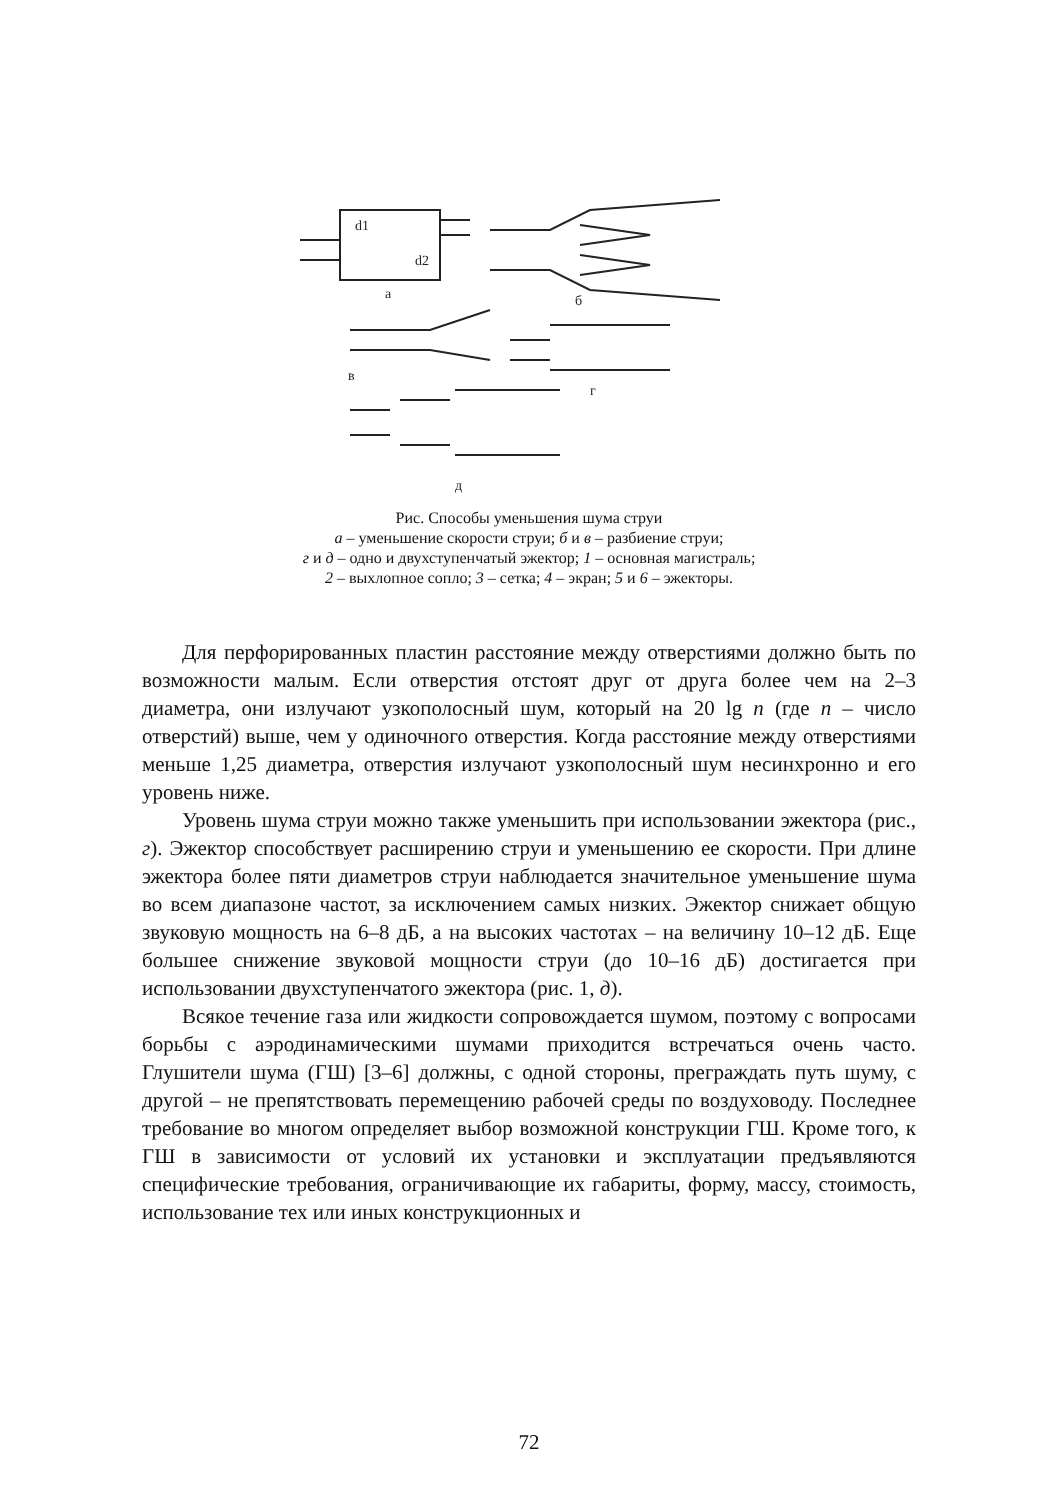d1
d2
а
б
в
г
д
Рис. Способы уменьшения шума струи
а – уменьшение скорости струи; б и в – разбиение струи;
г и д – одно и двухступенчатый эжектор; 1 – основная магистраль;
2 – выхлопное сопло; 3 – сетка; 4 – экран; 5 и 6 – эжекторы.
Для перфорированных пластин расстояние между отверстиями должно быть по возможности малым. Если отверстия отстоят друг от друга более чем на 2–3 диаметра, они излучают узкополосный шум, который на 20 lg n (где n – число отверстий) выше, чем у одиночного отверстия. Когда расстояние между отверстиями меньше 1,25 диаметра, отверстия излучают узкополосный шум несинхронно и его уровень ниже.
Уровень шума струи можно также уменьшить при использовании эжектора (рис., г). Эжектор способствует расширению струи и уменьшению ее скорости. При длине эжектора более пяти диаметров струи наблюдается значительное уменьшение шума во всем диапазоне частот, за исключением самых низких. Эжектор снижает общую звуковую мощность на 6–8 дБ, а на высоких частотах – на величину 10–12 дБ. Еще большее снижение звуковой мощности струи (до 10–16 дБ) достигается при использовании двухступенчатого эжектора (рис. 1, д).
Всякое течение газа или жидкости сопровождается шумом, поэтому с вопросами борьбы с аэродинамическими шумами приходится встречаться очень часто. Глушители шума (ГШ) [3–6] должны, с одной стороны, преграждать путь шуму, с другой – не препятствовать перемещению рабочей среды по воздуховоду. Последнее требование во многом определяет выбор возможной конструкции ГШ. Кроме того, к ГШ в зависимости от условий их установки и эксплуатации предъявляются специфические требования, ограничивающие их габариты, форму, массу, стоимость, использование тех или иных конструкционных и
72